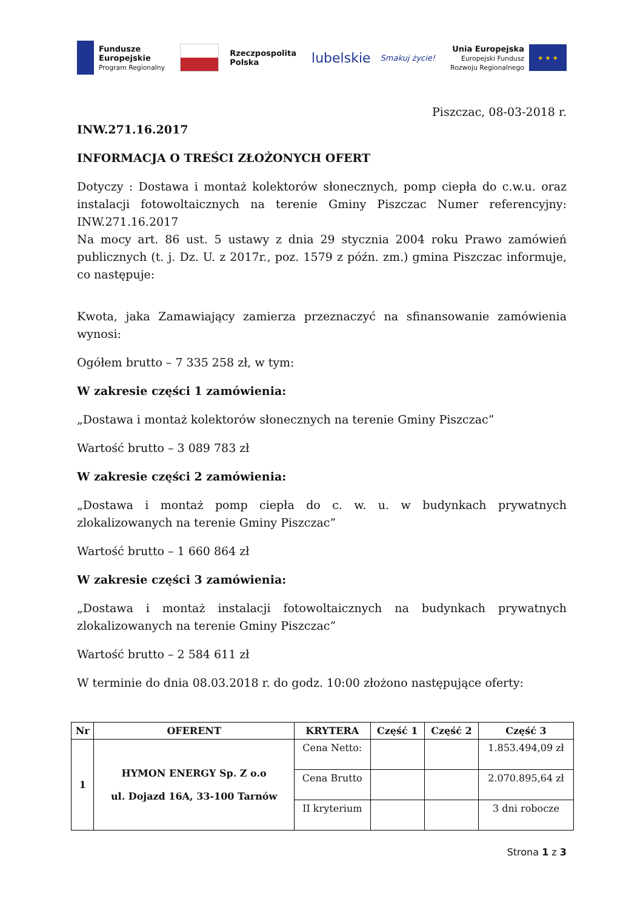Fundusze
Europejskie
Program Regionalny
Rzeczpospolita
Polska
lubelskie
Smakuj życie!
Unia Europejska
Europejski Fundusz
Rozwoju Regionalnego
★ ★ ★
Piszczac, 08-03-2018 r.
INW.271.16.2017
INFORMACJA O TREŚCI ZŁOŻONYCH OFERT
Dotyczy : Dostawa i montaż kolektorów słonecznych, pomp ciepła do c.w.u. oraz instalacji fotowoltaicznych na terenie Gminy Piszczac Numer referencyjny: INW.271.16.2017
Na mocy art. 86 ust. 5 ustawy z dnia 29 stycznia 2004 roku Prawo zamówień publicznych (t. j. Dz. U. z 2017r., poz. 1579 z późn. zm.) gmina Piszczac informuje, co następuje:
Kwota, jaka Zamawiający zamierza przeznaczyć na sfinansowanie zamówienia wynosi:
Ogółem brutto – 7 335 258 zł, w tym:
W zakresie części 1 zamówienia:
„Dostawa i montaż kolektorów słonecznych na terenie Gminy Piszczac”
Wartość brutto – 3 089 783 zł
W zakresie części 2 zamówienia:
„Dostawa i montaż pomp ciepła do c. w. u. w budynkach prywatnych zlokalizowanych na terenie Gminy Piszczac”
Wartość brutto – 1 660 864 zł
W zakresie części 3 zamówienia:
„Dostawa i montaż instalacji fotowoltaicznych na budynkach prywatnych zlokalizowanych na terenie Gminy Piszczac”
Wartość brutto – 2 584 611 zł
W terminie do dnia 08.03.2018 r. do godz. 10:00 złożono następujące oferty:
| Nr | OFERENT | KRYTERA | Część 1 | Część 2 | Część 3 |
| --- | --- | --- | --- | --- | --- |
| 1 | HYMON ENERGY Sp. Z o.o ul. Dojazd 16A, 33-100 Tarnów | Cena Netto: | | | 1.853.494,09 zł |
| | | Cena Brutto | | | 2.070.895,64 zł |
| | | II kryterium | | | 3 dni robocze |
Strona 1 z 3